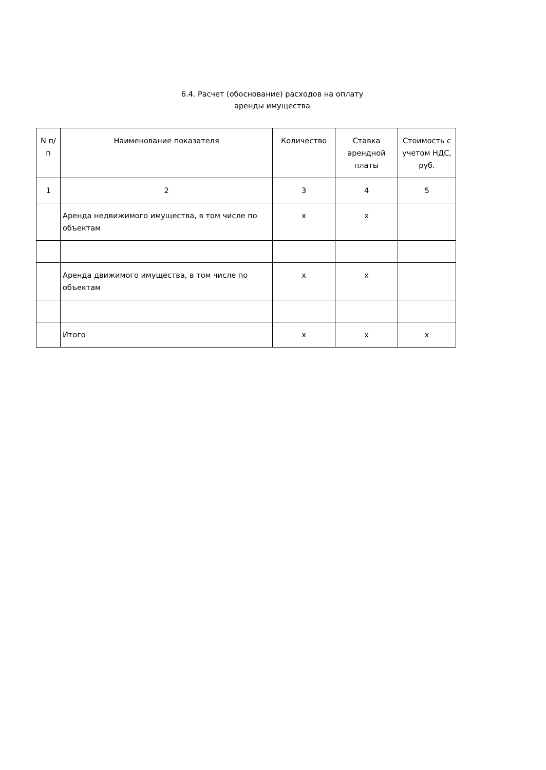6.4. Расчет (обоснование) расходов на оплату
аренды имущества
| N п/п | Наименование показателя | Количество | Ставка арендной платы | Стоимость с учетом НДС, руб. |
| --- | --- | --- | --- | --- |
| 1 | 2 | 3 | 4 | 5 |
| | Аренда недвижимого имущества, в том числе по объектам | x | x | |
| | Аренда движимого имущества, в том числе по объектам | x | x | |
| | Итого | x | x | x |